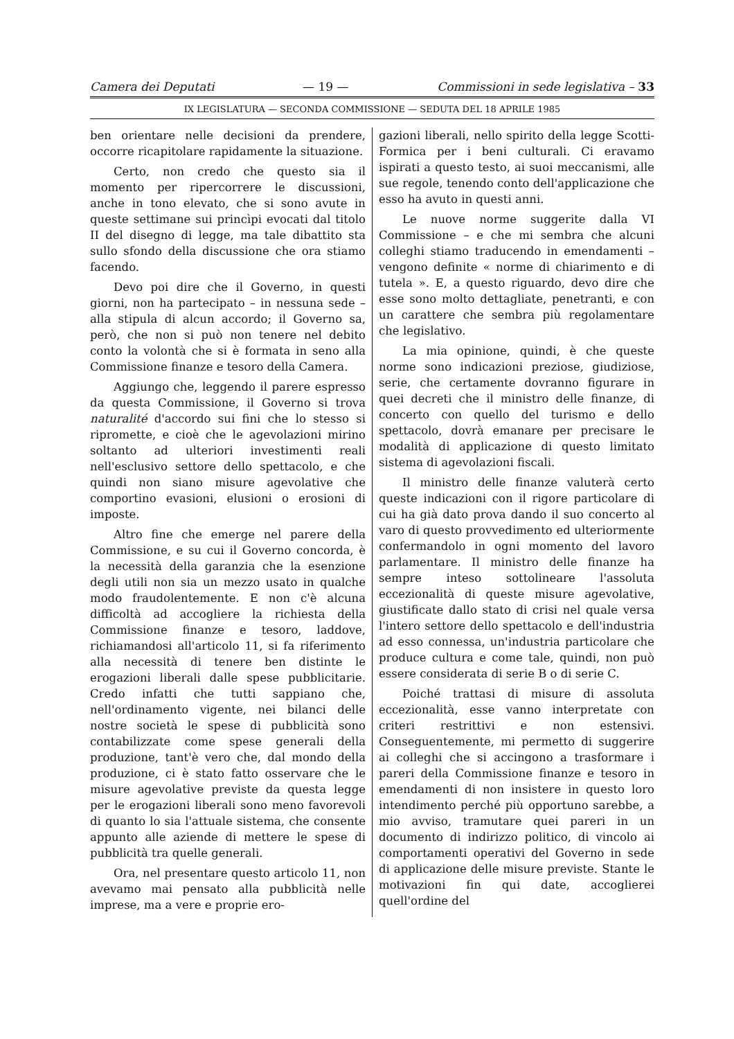Camera dei Deputati — 19 — Commissioni in sede legislativa – 33
IX LEGISLATURA — SECONDA COMMISSIONE — SEDUTA DEL 18 APRILE 1985
ben orientare nelle decisioni da prendere, occorre ricapitolare rapidamente la situazione.
Certo, non credo che questo sia il momento per ripercorrere le discussioni, anche in tono elevato, che si sono avute in queste settimane sui princìpi evocati dal titolo II del disegno di legge, ma tale dibattito sta sullo sfondo della discussione che ora stiamo facendo.
Devo poi dire che il Governo, in questi giorni, non ha partecipato – in nessuna sede – alla stipula di alcun accordo; il Governo sa, però, che non si può non tenere nel debito conto la volontà che si è formata in seno alla Commissione finanze e tesoro della Camera.
Aggiungo che, leggendo il parere espresso da questa Commissione, il Governo si trova naturalité d'accordo sui fini che lo stesso si ripromette, e cioè che le agevolazioni mirino soltanto ad ulteriori investimenti reali nell'esclusivo settore dello spettacolo, e che quindi non siano misure agevolative che comportino evasioni, elusioni o erosioni di imposte.
Altro fine che emerge nel parere della Commissione, e su cui il Governo concorda, è la necessità della garanzia che la esenzione degli utili non sia un mezzo usato in qualche modo fraudolentemente. E non c'è alcuna difficoltà ad accogliere la richiesta della Commissione finanze e tesoro, laddove, richiamandosi all'articolo 11, si fa riferimento alla necessità di tenere ben distinte le erogazioni liberali dalle spese pubblicitarie. Credo infatti che tutti sappiano che, nell'ordinamento vigente, nei bilanci delle nostre società le spese di pubblicità sono contabilizzate come spese generali della produzione, tant'è vero che, dal mondo della produzione, ci è stato fatto osservare che le misure agevolative previste da questa legge per le erogazioni liberali sono meno favorevoli di quanto lo sia l'attuale sistema, che consente appunto alle aziende di mettere le spese di pubblicità tra quelle generali.
Ora, nel presentare questo articolo 11, non avevamo mai pensato alla pubblicità nelle imprese, ma a vere e proprie ero-
gazioni liberali, nello spirito della legge Scotti-Formica per i beni culturali. Ci eravamo ispirati a questo testo, ai suoi meccanismi, alle sue regole, tenendo conto dell'applicazione che esso ha avuto in questi anni.
Le nuove norme suggerite dalla VI Commissione – e che mi sembra che alcuni colleghi stiamo traducendo in emendamenti – vengono definite « norme di chiarimento e di tutela ». E, a questo riguardo, devo dire che esse sono molto dettagliate, penetranti, e con un carattere che sembra più regolamentare che legislativo.
La mia opinione, quindi, è che queste norme sono indicazioni preziose, giudiziose, serie, che certamente dovranno figurare in quei decreti che il ministro delle finanze, di concerto con quello del turismo e dello spettacolo, dovrà emanare per precisare le modalità di applicazione di questo limitato sistema di agevolazioni fiscali.
Il ministro delle finanze valuterà certo queste indicazioni con il rigore particolare di cui ha già dato prova dando il suo concerto al varo di questo provvedimento ed ulteriormente confermandolo in ogni momento del lavoro parlamentare. Il ministro delle finanze ha sempre inteso sottolineare l'assoluta eccezionalità di queste misure agevolative, giustificate dallo stato di crisi nel quale versa l'intero settore dello spettacolo e dell'industria ad esso connessa, un'industria particolare che produce cultura e come tale, quindi, non può essere considerata di serie B o di serie C.
Poiché trattasi di misure di assoluta eccezionalità, esse vanno interpretate con criteri restrittivi e non estensivi. Conseguentemente, mi permetto di suggerire ai colleghi che si accingono a trasformare i pareri della Commissione finanze e tesoro in emendamenti di non insistere in questo loro intendimento perché più opportuno sarebbe, a mio avviso, tramutare quei pareri in un documento di indirizzo politico, di vincolo ai comportamenti operativi del Governo in sede di applicazione delle misure previste. Stante le motivazioni fin qui date, accoglierei quell'ordine del